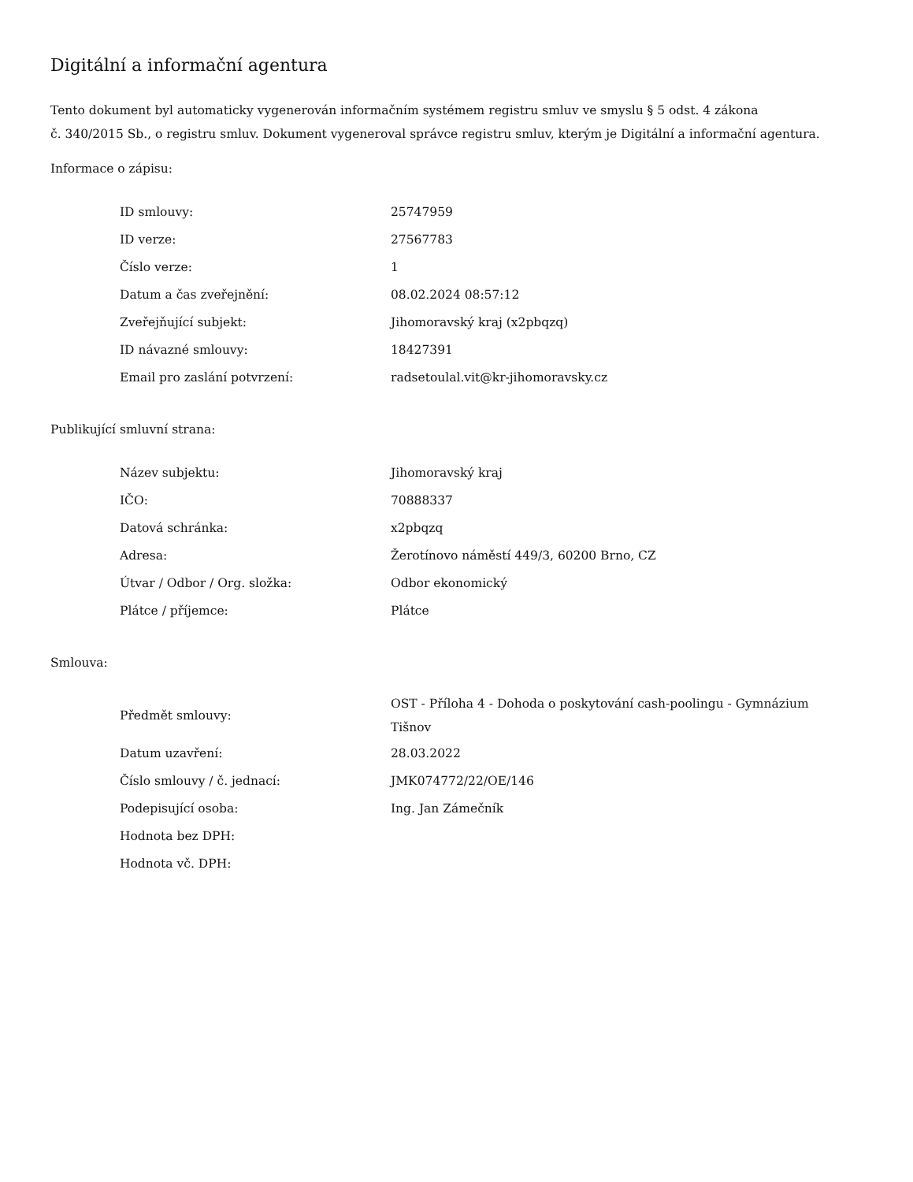Digitální a informační agentura
Tento dokument byl automaticky vygenerován informačním systémem registru smluv ve smyslu § 5 odst. 4 zákona
č. 340/2015 Sb., o registru smluv. Dokument vygeneroval správce registru smluv, kterým je Digitální a informační agentura.
Informace o zápisu:
| ID smlouvy: | 25747959 |
| ID verze: | 27567783 |
| Číslo verze: | 1 |
| Datum a čas zveřejnění: | 08.02.2024 08:57:12 |
| Zveřejňující subjekt: | Jihomoravský kraj (x2pbqzq) |
| ID návazné smlouvy: | 18427391 |
| Email pro zaslání potvrzení: | radsetoulal.vit@kr-jihomoravsky.cz |
Publikující smluvní strana:
| Název subjektu: | Jihomoravský kraj |
| IČO: | 70888337 |
| Datová schránka: | x2pbqzq |
| Adresa: | Žerotínovo náměstí 449/3, 60200 Brno, CZ |
| Útvar / Odbor / Org. složka: | Odbor ekonomický |
| Plátce / příjemce: | Plátce |
Smlouva:
| Předmět smlouvy: | OST - Příloha 4 - Dohoda o poskytování cash-poolingu - Gymnázium Tišnov |
| Datum uzavření: | 28.03.2022 |
| Číslo smlouvy / č. jednací: | JMK074772/22/OE/146 |
| Podepisující osoba: | Ing. Jan Zámečník |
| Hodnota bez DPH: | |
| Hodnota vč. DPH: | |